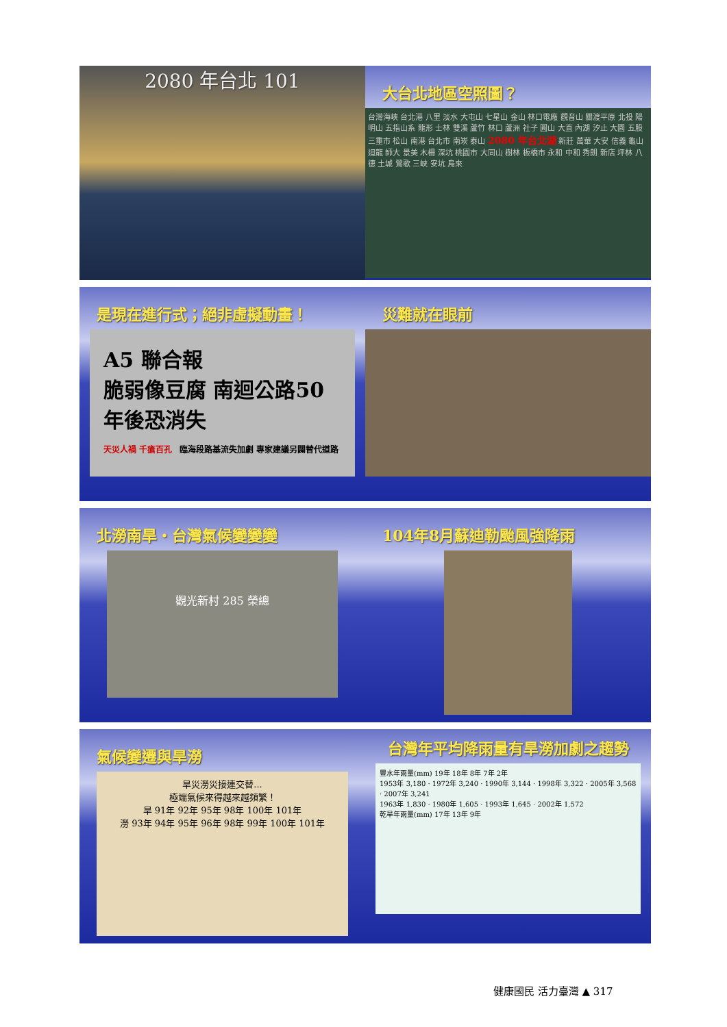2080 年台北 101
大台北地區空照圖？
台灣海峽 台北港 八里 淡水 大屯山 七星山 金山 林口電廠 觀音山 關渡平原 北投 陽明山 五指山系 龍形 士林 雙溪 蘆竹 林口 蘆洲 社子 圓山 大直 內湖 汐止 大園 五股 三重市 松山 南港 台北市 南崁 泰山 2080 年台北湖 新莊 萬華 大安 信義 龜山 迴龍 師大 景美 木柵 深坑 桃園市 大同山 樹林 板橋市 永和 中和 秀朗 新店 坪林 八德 土城 鶯歌 三峽 安坑 烏來
是現在進行式；絕非虛擬動畫！
A5 聯合報
脆弱像豆腐 南迴公路50年後恐消失
天災人禍 千瘡百孔 臨海段路基流失加劇 專家建議另闢替代道路
災難就在眼前
北澇南旱・台灣氣候變變變
觀光新村 285 榮總
104年8月蘇迪勒颱風強降雨
氣候變遷與旱澇
旱災澇災接連交替...
極端氣候來得越來越頻繁！
旱 91年 92年 95年 98年 100年 101年
澇 93年 94年 95年 96年 98年 99年 100年 101年
台灣年平均降雨量有旱澇加劇之趨勢
豐水年雨量(mm) 19年 18年 8年 7年 2年
1953年 3,180 · 1972年 3,240 · 1990年 3,144 · 1998年 3,322 · 2005年 3,568 · 2007年 3,241
1963年 1,830 · 1980年 1,605 · 1993年 1,645 · 2002年 1,572
乾旱年雨量(mm) 17年 13年 9年
健康國民 活力臺灣 ▲ 317